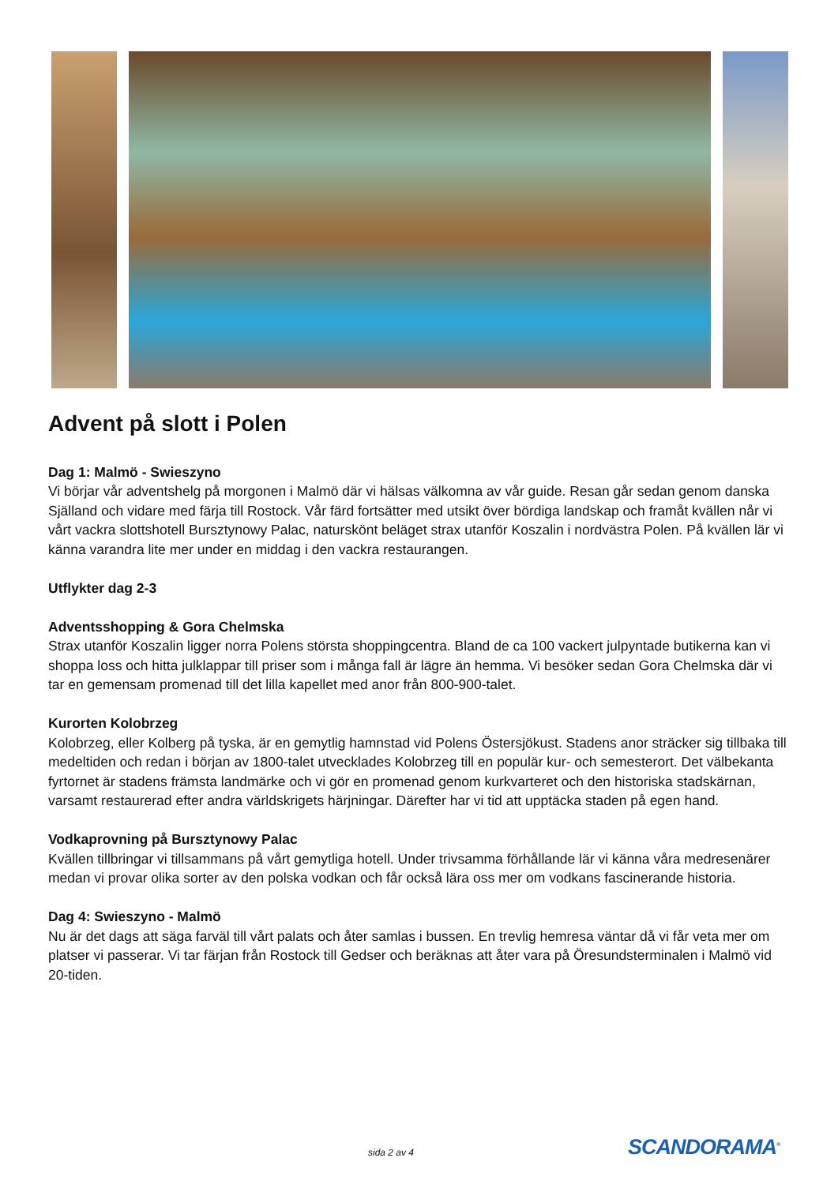Advent på slott i Polen
Dag 1: Malmö - Swieszyno
Vi börjar vår adventshelg på morgonen i Malmö där vi hälsas välkomna av vår guide. Resan går sedan genom danska Själland och vidare med färja till Rostock. Vår färd fortsätter med utsikt över bördiga landskap och framåt kvällen når vi vårt vackra slottshotell Bursztynowy Palac, naturskönt beläget strax utanför Koszalin i nordvästra Polen. På kvällen lär vi känna varandra lite mer under en middag i den vackra restaurangen.
Utflykter dag 2-3
Adventsshopping & Gora Chelmska
Strax utanför Koszalin ligger norra Polens största shoppingcentra. Bland de ca 100 vackert julpyntade butikerna kan vi shoppa loss och hitta julklappar till priser som i många fall är lägre än hemma. Vi besöker sedan Gora Chelmska där vi tar en gemensam promenad till det lilla kapellet med anor från 800-900-talet.
Kurorten Kolobrzeg
Kolobrzeg, eller Kolberg på tyska, är en gemytlig hamnstad vid Polens Östersjökust. Stadens anor sträcker sig tillbaka till medeltiden och redan i början av 1800-talet utvecklades Kolobrzeg till en populär kur- och semesterort. Det välbekanta fyrtornet är stadens främsta landmärke och vi gör en promenad genom kurkvarteret och den historiska stadskärnan, varsamt restaurerad efter andra världskrigets härjningar. Därefter har vi tid att upptäcka staden på egen hand.
Vodkaprovning på Bursztynowy Palac
Kvällen tillbringar vi tillsammans på vårt gemytliga hotell. Under trivsamma förhållande lär vi känna våra medresenärer medan vi provar olika sorter av den polska vodkan och får också lära oss mer om vodkans fascinerande historia.
Dag 4: Swieszyno - Malmö
Nu är det dags att säga farväl till vårt palats och åter samlas i bussen. En trevlig hemresa väntar då vi får veta mer om platser vi passerar. Vi tar färjan från Rostock till Gedser och beräknas att åter vara på Öresundsterminalen i Malmö vid 20-tiden.
sida 2 av 4 SCANDORAMA<sup>®</sup>